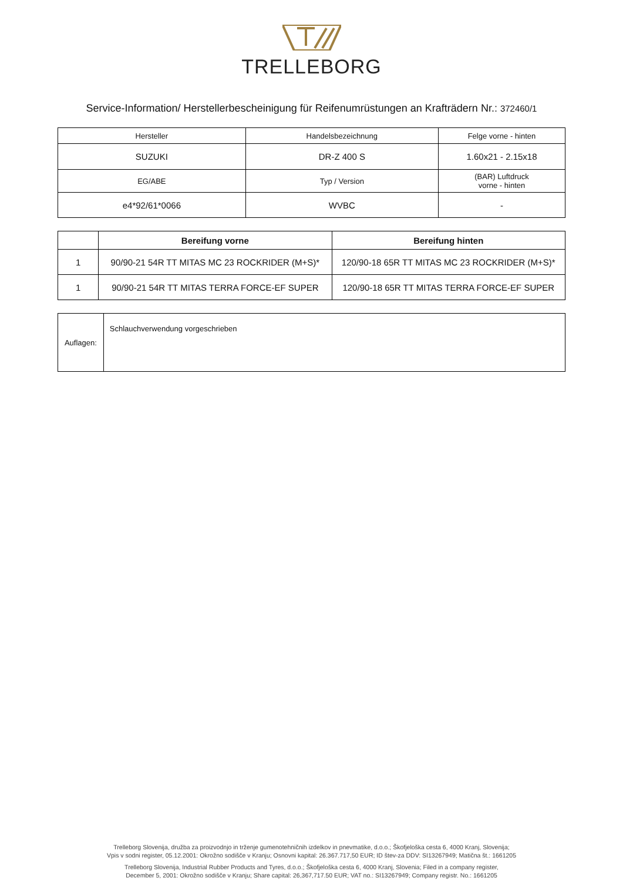TRELLEBORG
Service-Information/ Herstellerbescheinigung für Reifenumrüstungen an Krafträdern Nr.: 372460/1
| Hersteller | Handelsbezeichnung | Felge vorne - hinten |
| SUZUKI | DR-Z 400 S | 1.60x21 - 2.15x18 |
| EG/ABE | Typ / Version | (BAR) Luftdruck vorne - hinten |
| e4*92/61*0066 | WVBC | - |
| | Bereifung vorne | Bereifung hinten |
| --- | --- | --- |
| 1 | 90/90-21 54R TT MITAS MC 23 ROCKRIDER (M+S)* | 120/90-18 65R TT MITAS MC 23 ROCKRIDER (M+S)* |
| 1 | 90/90-21 54R TT MITAS TERRA FORCE-EF SUPER | 120/90-18 65R TT MITAS TERRA FORCE-EF SUPER |
| Auflagen: | Schlauchverwendung vorgeschrieben |
Trelleborg Slovenija, družba za proizvodnjo in trženje gumenotehničnih izdelkov in pnevmatike, d.o.o.; Škofjeloška cesta 6, 4000 Kranj, Slovenija;
Vpis v sodni register, 05.12.2001: Okrožno sodišče v Kranju; Osnovni kapital: 26.367.717,50 EUR; ID štev-za DDV: SI13267949; Matična št.: 1661205
Trelleborg Slovenija, Industrial Rubber Products and Tyres, d.o.o.; Škofjeloška cesta 6, 4000 Kranj, Slovenia; Filed in a company register,
December 5, 2001: Okrožno sodišče v Kranju; Share capital: 26,367,717.50 EUR; VAT no.: SI13267949; Company registr. No.: 1661205